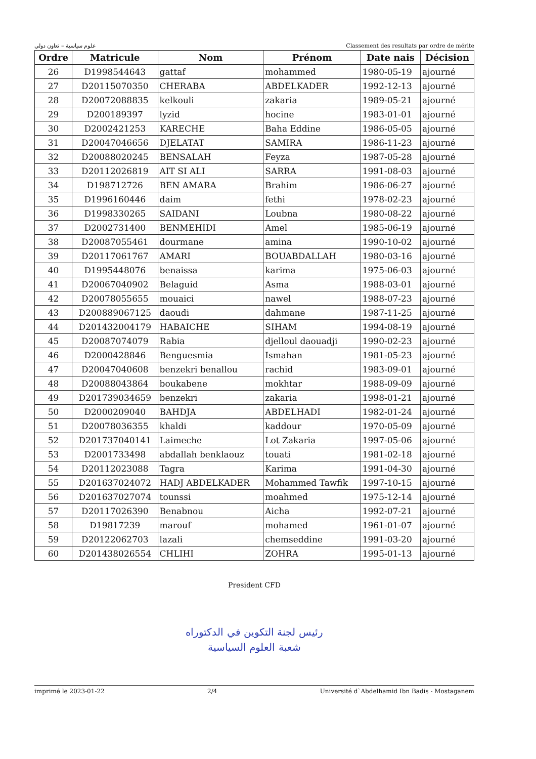علوم سياسية – تعاون دولي Classement des resultats par ordre de mérite
| Ordre | Matricule | Nom | Prénom | Date nais | Décision |
| --- | --- | --- | --- | --- | --- |
| 26 | D1998544643 | gattaf | mohammed | 1980-05-19 | ajourné |
| 27 | D20115070350 | CHERABA | ABDELKADER | 1992-12-13 | ajourné |
| 28 | D20072088835 | kelkouli | zakaria | 1989-05-21 | ajourné |
| 29 | D200189397 | lyzid | hocine | 1983-01-01 | ajourné |
| 30 | D2002421253 | KARECHE | Baha Eddine | 1986-05-05 | ajourné |
| 31 | D20047046656 | DJELATAT | SAMIRA | 1986-11-23 | ajourné |
| 32 | D20088020245 | BENSALAH | Feyza | 1987-05-28 | ajourné |
| 33 | D20112026819 | AIT SI ALI | SARRA | 1991-08-03 | ajourné |
| 34 | D198712726 | BEN AMARA | Brahim | 1986-06-27 | ajourné |
| 35 | D1996160446 | daim | fethi | 1978-02-23 | ajourné |
| 36 | D1998330265 | SAIDANI | Loubna | 1980-08-22 | ajourné |
| 37 | D2002731400 | BENMEHIDI | Amel | 1985-06-19 | ajourné |
| 38 | D20087055461 | dourmane | amina | 1990-10-02 | ajourné |
| 39 | D20117061767 | AMARI | BOUABDALLAH | 1980-03-16 | ajourné |
| 40 | D1995448076 | benaissa | karima | 1975-06-03 | ajourné |
| 41 | D20067040902 | Belaguid | Asma | 1988-03-01 | ajourné |
| 42 | D20078055655 | mouaici | nawel | 1988-07-23 | ajourné |
| 43 | D200889067125 | daoudi | dahmane | 1987-11-25 | ajourné |
| 44 | D201432004179 | HABAICHE | SIHAM | 1994-08-19 | ajourné |
| 45 | D20087074079 | Rabia | djelloul daouadji | 1990-02-23 | ajourné |
| 46 | D2000428846 | Benguesmia | Ismahan | 1981-05-23 | ajourné |
| 47 | D20047040608 | benzekri benallou | rachid | 1983-09-01 | ajourné |
| 48 | D20088043864 | boukabene | mokhtar | 1988-09-09 | ajourné |
| 49 | D201739034659 | benzekri | zakaria | 1998-01-21 | ajourné |
| 50 | D2000209040 | BAHDJA | ABDELHADI | 1982-01-24 | ajourné |
| 51 | D20078036355 | khaldi | kaddour | 1970-05-09 | ajourné |
| 52 | D201737040141 | Laimeche | Lot Zakaria | 1997-05-06 | ajourné |
| 53 | D2001733498 | abdallah benklaouz | touati | 1981-02-18 | ajourné |
| 54 | D20112023088 | Tagra | Karima | 1991-04-30 | ajourné |
| 55 | D201637024072 | HADJ ABDELKADER | Mohammed Tawfik | 1997-10-15 | ajourné |
| 56 | D201637027074 | tounssi | moahmed | 1975-12-14 | ajourné |
| 57 | D20117026390 | Benabnou | Aicha | 1992-07-21 | ajourné |
| 58 | D19817239 | marouf | mohamed | 1961-01-07 | ajourné |
| 59 | D20122062703 | lazali | chemseddine | 1991-03-20 | ajourné |
| 60 | D201438026554 | CHLIHI | ZOHRA | 1995-01-13 | ajourné |
President CFD
رئيس لجنة التكوين في الدكتوراه
شعبة العلوم السياسية
imprimé le 2023-01-22 2/4 Université d`Abdelhamid Ibn Badis - Mostaganem